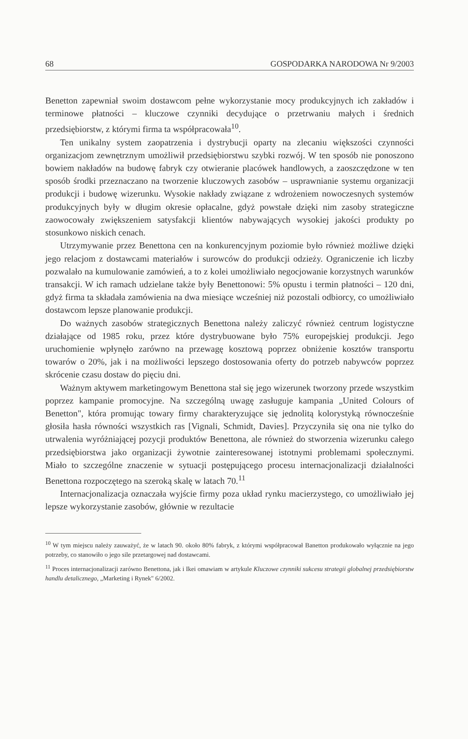68 GOSPODARKA NARODOWA Nr 9/2003
Benetton zapewniał swoim dostawcom pełne wykorzystanie mocy produkcyjnych ich zakładów i terminowe płatności – kluczowe czynniki decydujące o przetrwaniu małych i średnich przedsiębiorstw, z którymi firma ta współpracowała<sup>10</sup>.
Ten unikalny system zaopatrzenia i dystrybucji oparty na zlecaniu większości czynności organizacjom zewnętrznym umożliwił przedsiębiorstwu szybki rozwój. W ten sposób nie ponoszono bowiem nakładów na budowę fabryk czy otwieranie placówek handlowych, a zaoszczędzone w ten sposób środki przeznaczano na tworzenie kluczowych zasobów – usprawnianie systemu organizacji produkcji i budowę wizerunku. Wysokie nakłady związane z wdrożeniem nowoczesnych systemów produkcyjnych były w długim okresie opłacalne, gdyż powstałe dzięki nim zasoby strategiczne zaowocowały zwiększeniem satysfakcji klientów nabywających wysokiej jakości produkty po stosunkowo niskich cenach.
Utrzymywanie przez Benettona cen na konkurencyjnym poziomie było również możliwe dzięki jego relacjom z dostawcami materiałów i surowców do produkcji odzieży. Ograniczenie ich liczby pozwalało na kumulowanie zamówień, a to z kolei umożliwiało negocjowanie korzystnych warunków transakcji. W ich ramach udzielane także były Benettonowi: 5% opustu i termin płatności – 120 dni, gdyż firma ta składała zamówienia na dwa miesiące wcześniej niż pozostali odbiorcy, co umożliwiało dostawcom lepsze planowanie produkcji.
Do ważnych zasobów strategicznych Benettona należy zaliczyć również centrum logistyczne działające od 1985 roku, przez które dystrybuowane było 75% europejskiej produkcji. Jego uruchomienie wpłynęło zarówno na przewagę kosztową poprzez obniżenie kosztów transportu towarów o 20%, jak i na możliwości lepszego dostosowania oferty do potrzeb nabywców poprzez skrócenie czasu dostaw do pięciu dni.
Ważnym aktywem marketingowym Benettona stał się jego wizerunek tworzony przede wszystkim poprzez kampanie promocyjne. Na szczególną uwagę zasługuje kampania „United Colours of Benetton", która promując towary firmy charakteryzujące się jednolitą kolorystyką równocześnie głosiła hasła równości wszystkich ras [Vignali, Schmidt, Davies]. Przyczyniła się ona nie tylko do utrwalenia wyróżniającej pozycji produktów Benettona, ale również do stworzenia wizerunku całego przedsiębiorstwa jako organizacji żywotnie zainteresowanej istotnymi problemami społecznymi. Miało to szczególne znaczenie w sytuacji postępującego procesu internacjonalizacji działalności Benettona rozpoczętego na szeroką skalę w latach 70.<sup>11</sup>
Internacjonalizacja oznaczała wyjście firmy poza układ rynku macierzystego, co umożliwiało jej lepsze wykorzystanie zasobów, głównie w rezultacie
<sup>10</sup> W tym miejscu należy zauważyć, że w latach 90. około 80% fabryk, z którymi współpracował Banetton produkowało wyłącznie na jego potrzeby, co stanowiło o jego sile przetargowej nad dostawcami.
<sup>11</sup> Proces internacjonalizacji zarówno Benettona, jak i Ikei omawiam w artykule Kluczowe czynniki sukcesu strategii globalnej przedsiębiorstw handlu detalicznego, „Marketing i Rynek" 6/2002.